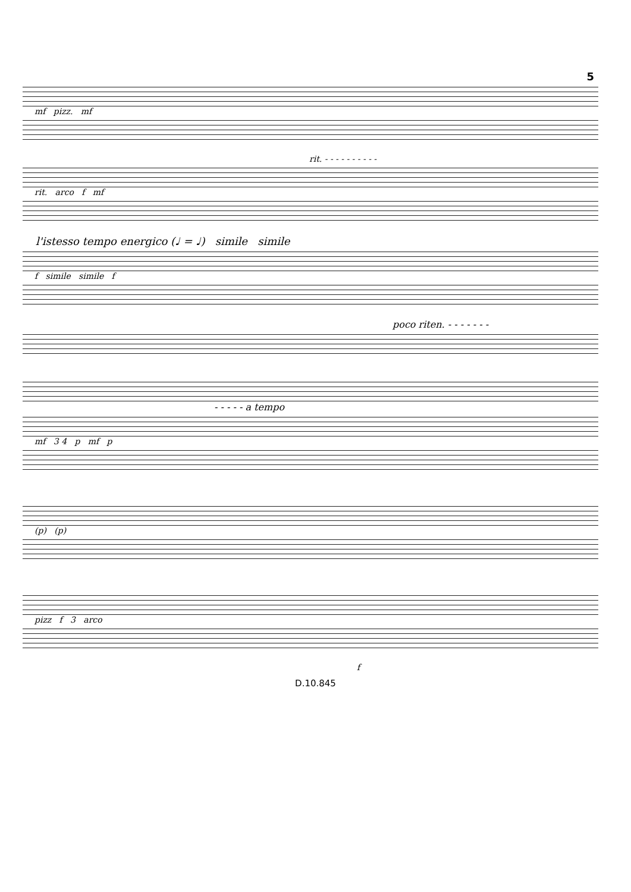5
mf pizz. mf
rit. - - - - - - - - - -
rit. arco f mf
l'istesso tempo energico (♩ = ♩) simile simile
f simile simile f
poco riten. - - - - - - -
- - - - - a tempo
mf 3 4 p mf p
(p) (p)
pizz f 3 arco
f
D.10.845